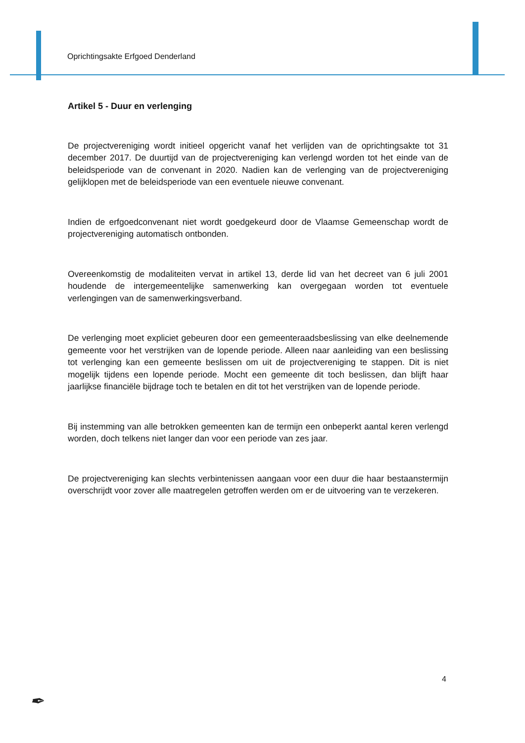Oprichtingsakte Erfgoed Denderland
Artikel 5 - Duur en verlenging
De projectvereniging wordt initieel opgericht vanaf het verlijden van de oprichtingsakte tot 31 december 2017. De duurtijd van de projectvereniging kan verlengd worden tot het einde van de beleidsperiode van de convenant in 2020. Nadien kan de verlenging van de projectvereniging gelijklopen met de beleidsperiode van een eventuele nieuwe convenant.
Indien de erfgoedconvenant niet wordt goedgekeurd door de Vlaamse Gemeenschap wordt de projectvereniging automatisch ontbonden.
Overeenkomstig de modaliteiten vervat in artikel 13, derde lid van het decreet van 6 juli 2001 houdende de intergemeentelijke samenwerking kan overgegaan worden tot eventuele verlengingen van de samenwerkingsverband.
De verlenging moet expliciet gebeuren door een gemeenteraadsbeslissing van elke deelnemende gemeente voor het verstrijken van de lopende periode. Alleen naar aanleiding van een beslissing tot verlenging kan een gemeente beslissen om uit de projectvereniging te stappen. Dit is niet mogelijk tijdens een lopende periode. Mocht een gemeente dit toch beslissen, dan blijft haar jaarlijkse financiële bijdrage toch te betalen en dit tot het verstrijken van de lopende periode.
Bij instemming van alle betrokken gemeenten kan de termijn een onbeperkt aantal keren verlengd worden, doch telkens niet langer dan voor een periode van zes jaar.
De projectvereniging kan slechts verbintenissen aangaan voor een duur die haar bestaanstermijn overschrijdt voor zover alle maatregelen getroffen werden om er de uitvoering van te verzekeren.
4
✒